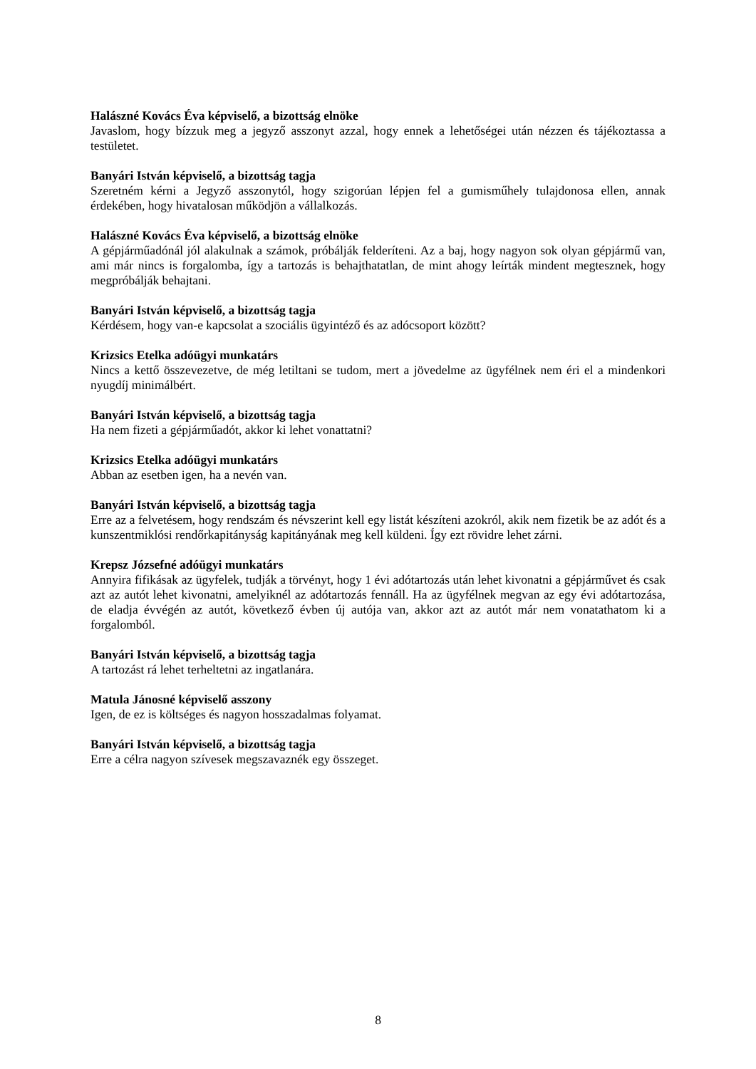Halászné Kovács Éva képviselő, a bizottság elnöke
Javaslom, hogy bízzuk meg a jegyző asszonyt azzal, hogy ennek a lehetőségei után nézzen és tájékoztassa a testületet.
Banyári István képviselő, a bizottság tagja
Szeretném kérni a Jegyző asszonytól, hogy szigorúan lépjen fel a gumisműhely tulajdonosa ellen, annak érdekében, hogy hivatalosan működjön a vállalkozás.
Halászné Kovács Éva képviselő, a bizottság elnöke
A gépjárműadónál jól alakulnak a számok, próbálják felderíteni. Az a baj, hogy nagyon sok olyan gépjármű van, ami már nincs is forgalomba, így a tartozás is behajthatatlan, de mint ahogy leírták mindent megtesznek, hogy megpróbálják behajtani.
Banyári István képviselő, a bizottság tagja
Kérdésem, hogy van-e kapcsolat a szociális ügyintéző és az adócsoport között?
Krizsics Etelka adóügyi munkatárs
Nincs a kettő összevezetve, de még letiltani se tudom, mert a jövedelme az ügyfélnek nem éri el a mindenkori nyugdíj minimálbért.
Banyári István képviselő, a bizottság tagja
Ha nem fizeti a gépjárműadót, akkor ki lehet vonattatni?
Krizsics Etelka adóügyi munkatárs
Abban az esetben igen, ha a nevén van.
Banyári István képviselő, a bizottság tagja
Erre az a felvetésem, hogy rendszám és névszerint kell egy listát készíteni azokról, akik nem fizetik be az adót és a kunszentmiklósi rendőrkapitányság kapitányának meg kell küldeni. Így ezt rövidre lehet zárni.
Krepsz Józsefné adóügyi munkatárs
Annyira fifikásak az ügyfelek, tudják a törvényt, hogy 1 évi adótartozás után lehet kivonatni a gépjárművet és csak azt az autót lehet kivonatni, amelyiknél az adótartozás fennáll. Ha az ügyfélnek megvan az egy évi adótartozása, de eladja évvégén az autót, következő évben új autója van, akkor azt az autót már nem vonatathatom ki a forgalomból.
Banyári István képviselő, a bizottság tagja
A tartozást rá lehet terheltetni az ingatlanára.
Matula Jánosné képviselő asszony
Igen, de ez is költséges és nagyon hosszadalmas folyamat.
Banyári István képviselő, a bizottság tagja
Erre a célra nagyon szívesek megszavaznék egy összeget.
8